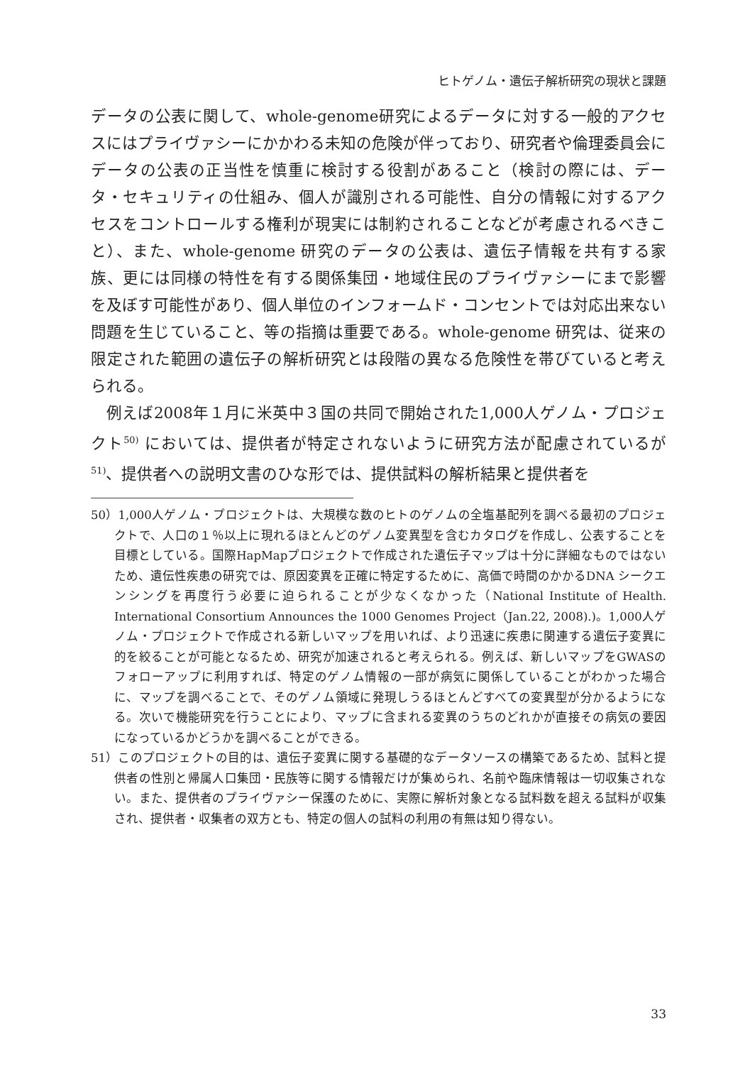ヒトゲノム・遺伝子解析研究の現状と課題
データの公表に関して、whole-genome研究によるデータに対する一般的アクセスにはプライヴァシーにかかわる未知の危険が伴っており、研究者や倫理委員会にデータの公表の正当性を慎重に検討する役割があること（検討の際には、データ・セキュリティの仕組み、個人が識別される可能性、自分の情報に対するアクセスをコントロールする権利が現実には制約されることなどが考慮されるべきこと）、また、whole-genome 研究のデータの公表は、遺伝子情報を共有する家族、更には同様の特性を有する関係集団・地域住民のプライヴァシーにまで影響を及ぼす可能性があり、個人単位のインフォームド・コンセントでは対応出来ない問題を生じていること、等の指摘は重要である。whole-genome 研究は、従来の限定された範囲の遺伝子の解析研究とは段階の異なる危険性を帯びていると考えられる。
例えば2008年１月に米英中３国の共同で開始された1,000人ゲノム・プロジェクト<sup>50)</sup> においては、提供者が特定されないように研究方法が配慮されているが<sup>51)</sup>、提供者への説明文書のひな形では、提供試料の解析結果と提供者を
50）1,000人ゲノム・プロジェクトは、大規模な数のヒトのゲノムの全塩基配列を調べる最初のプロジェクトで、人口の１％以上に現れるほとんどのゲノム変異型を含むカタログを作成し、公表することを目標としている。国際HapMapプロジェクトで作成された遺伝子マップは十分に詳細なものではないため、遺伝性疾患の研究では、原因変異を正確に特定するために、高価で時間のかかるDNA シークエンシングを再度行う必要に迫られることが少なくなかった（National Institute of Health. International Consortium Announces the 1000 Genomes Project（Jan.22, 2008).)。1,000人ゲノム・プロジェクトで作成される新しいマップを用いれば、より迅速に疾患に関連する遺伝子変異に的を絞ることが可能となるため、研究が加速されると考えられる。例えば、新しいマップをGWASのフォローアップに利用すれば、特定のゲノム情報の一部が病気に関係していることがわかった場合に、マップを調べることで、そのゲノム領域に発現しうるほとんどすべての変異型が分かるようになる。次いで機能研究を行うことにより、マップに含まれる変異のうちのどれかが直接その病気の要因になっているかどうかを調べることができる。
51）このプロジェクトの目的は、遺伝子変異に関する基礎的なデータソースの構築であるため、試料と提供者の性別と帰属人口集団・民族等に関する情報だけが集められ、名前や臨床情報は一切収集されない。また、提供者のプライヴァシー保護のために、実際に解析対象となる試料数を超える試料が収集され、提供者・収集者の双方とも、特定の個人の試料の利用の有無は知り得ない。
33